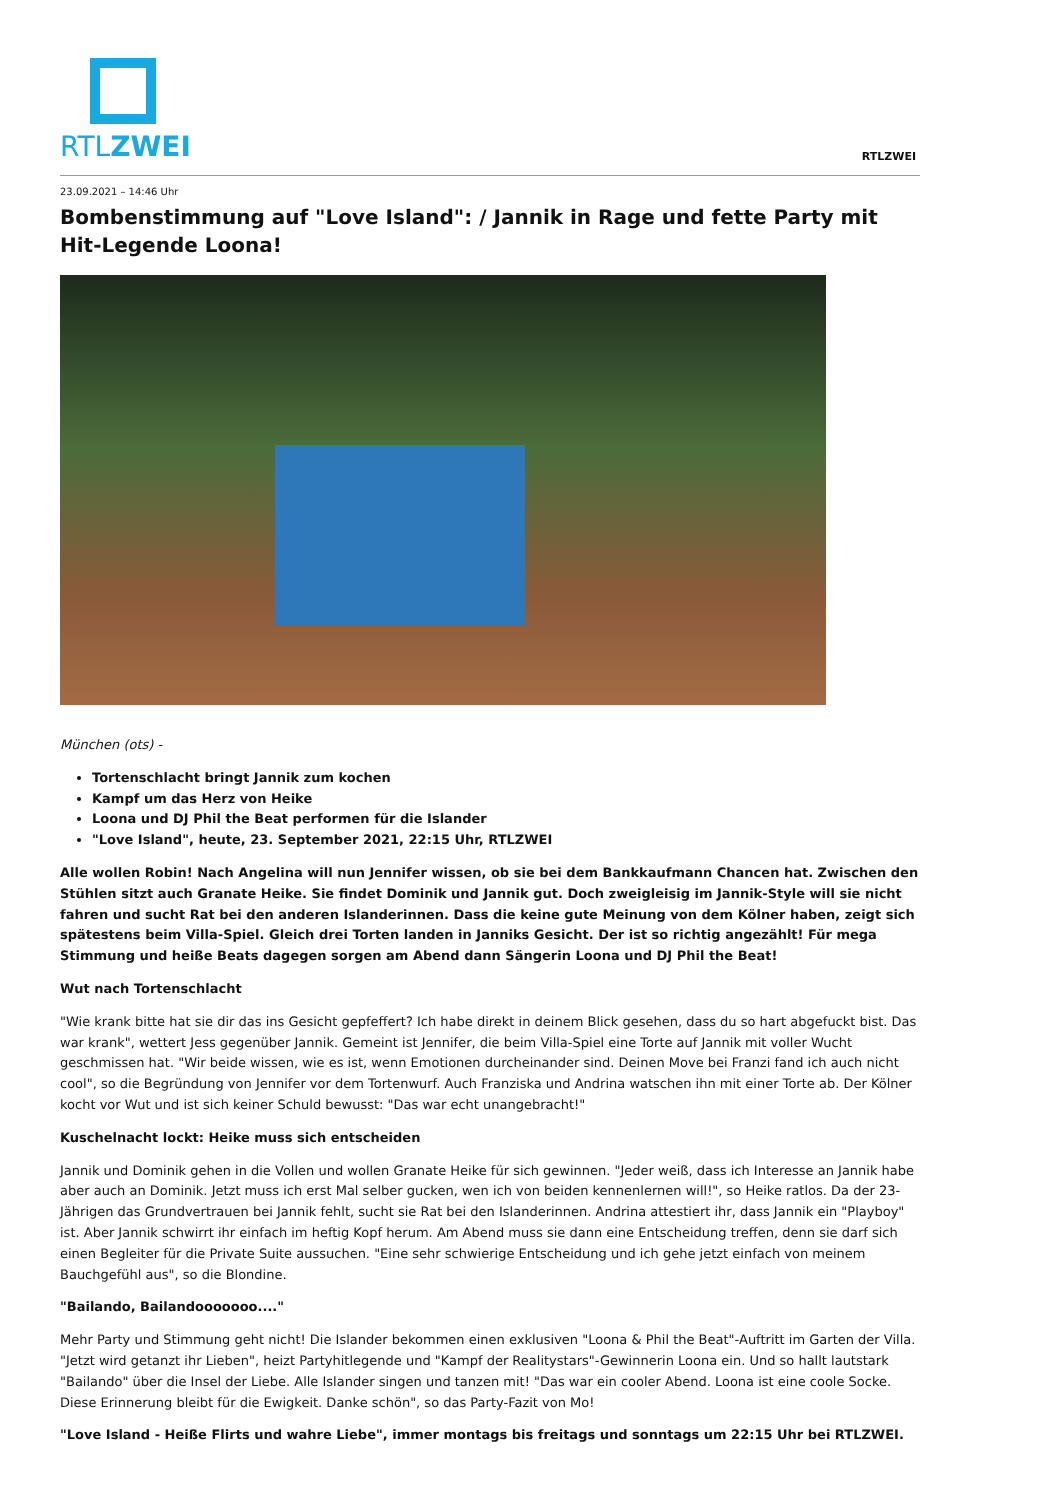RTLZWEI
RTLZWEI
23.09.2021 – 14:46 Uhr
Bombenstimmung auf "Love Island": / Jannik in Rage und fette Party mit Hit-Legende Loona!
München (ots) -
Tortenschlacht bringt Jannik zum kochen
Kampf um das Herz von Heike
Loona und DJ Phil the Beat performen für die Islander
"Love Island", heute, 23. September 2021, 22:15 Uhr, RTLZWEI
Alle wollen Robin! Nach Angelina will nun Jennifer wissen, ob sie bei dem Bankkaufmann Chancen hat. Zwischen den Stühlen sitzt auch Granate Heike. Sie findet Dominik und Jannik gut. Doch zweigleisig im Jannik-Style will sie nicht fahren und sucht Rat bei den anderen Islanderinnen. Dass die keine gute Meinung von dem Kölner haben, zeigt sich spätestens beim Villa-Spiel. Gleich drei Torten landen in Janniks Gesicht. Der ist so richtig angezählt! Für mega Stimmung und heiße Beats dagegen sorgen am Abend dann Sängerin Loona und DJ Phil the Beat!
Wut nach Tortenschlacht
"Wie krank bitte hat sie dir das ins Gesicht gepfeffert? Ich habe direkt in deinem Blick gesehen, dass du so hart abgefuckt bist. Das war krank", wettert Jess gegenüber Jannik. Gemeint ist Jennifer, die beim Villa-Spiel eine Torte auf Jannik mit voller Wucht geschmissen hat. "Wir beide wissen, wie es ist, wenn Emotionen durcheinander sind. Deinen Move bei Franzi fand ich auch nicht cool", so die Begründung von Jennifer vor dem Tortenwurf. Auch Franziska und Andrina watschen ihn mit einer Torte ab. Der Kölner kocht vor Wut und ist sich keiner Schuld bewusst: "Das war echt unangebracht!"
Kuschelnacht lockt: Heike muss sich entscheiden
Jannik und Dominik gehen in die Vollen und wollen Granate Heike für sich gewinnen. "Jeder weiß, dass ich Interesse an Jannik habe aber auch an Dominik. Jetzt muss ich erst Mal selber gucken, wen ich von beiden kennenlernen will!", so Heike ratlos. Da der 23-Jährigen das Grundvertrauen bei Jannik fehlt, sucht sie Rat bei den Islanderinnen. Andrina attestiert ihr, dass Jannik ein "Playboy" ist. Aber Jannik schwirrt ihr einfach im heftig Kopf herum. Am Abend muss sie dann eine Entscheidung treffen, denn sie darf sich einen Begleiter für die Private Suite aussuchen. "Eine sehr schwierige Entscheidung und ich gehe jetzt einfach von meinem Bauchgefühl aus", so die Blondine.
"Bailando, Bailandooooooo...."
Mehr Party und Stimmung geht nicht! Die Islander bekommen einen exklusiven "Loona & Phil the Beat"-Auftritt im Garten der Villa. "Jetzt wird getanzt ihr Lieben", heizt Partyhitlegende und "Kampf der Realitystars"-Gewinnerin Loona ein. Und so hallt lautstark "Bailando" über die Insel der Liebe. Alle Islander singen und tanzen mit! "Das war ein cooler Abend. Loona ist eine coole Socke. Diese Erinnerung bleibt für die Ewigkeit. Danke schön", so das Party-Fazit von Mo!
"Love Island - Heiße Flirts und wahre Liebe", immer montags bis freitags und sonntags um 22:15 Uhr bei RTLZWEI.